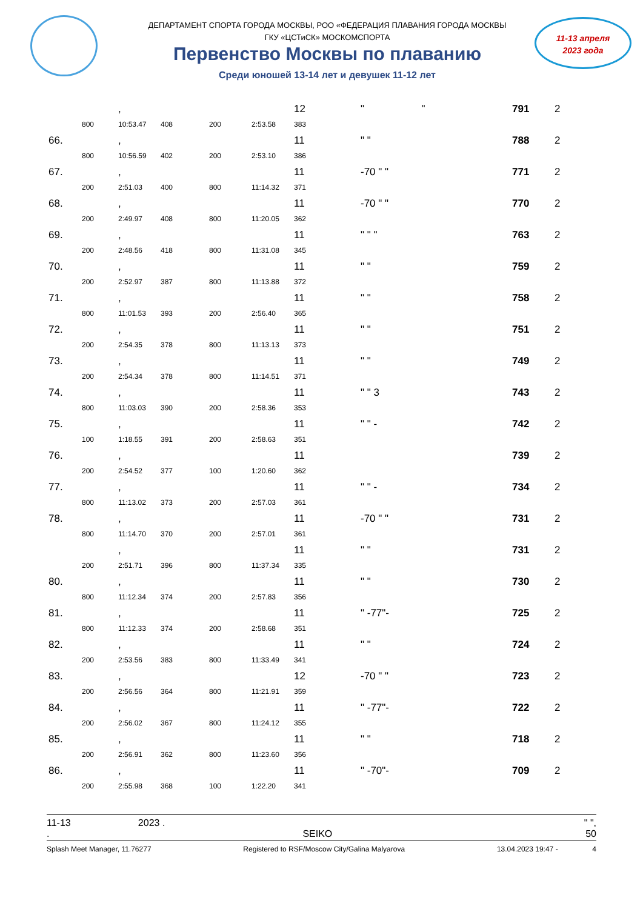ДЕПАРТАМЕНТ СПОРТА ГОРОДА МОСКВЫ, РОО «ФЕДЕРАЦИЯ ПЛАВАНИЯ ГОРОДА МОСКВЫ
ГКУ «ЦСТиСК» МОСКОМСПОРТА
Первенство Москвы по плаванию
Среди юношей 13-14 лет и девушек 11-12 лет
11-13 апреля
2023 года
| | | , | | | | 12 | " " | 791 | 2 |
| | 800 | 10:53.47 | 408 | 200 | 2:53.58 | 383 | | | |
| 66. | | , | | | | 11 | " " | 788 | 2 |
| | 800 | 10:56.59 | 402 | 200 | 2:53.10 | 386 | | | |
| 67. | | , | | | | 11 | -70 " " | 771 | 2 |
| | 200 | 2:51.03 | 400 | 800 | 11:14.32 | 371 | | | |
| 68. | | , | | | | 11 | -70 " " | 770 | 2 |
| | 200 | 2:49.97 | 408 | 800 | 11:20.05 | 362 | | | |
| 69. | | , | | | | 11 | " " " | 763 | 2 |
| | 200 | 2:48.56 | 418 | 800 | 11:31.08 | 345 | | | |
| 70. | | , | | | | 11 | " " | 759 | 2 |
| | 200 | 2:52.97 | 387 | 800 | 11:13.88 | 372 | | | |
| 71. | | , | | | | 11 | " " | 758 | 2 |
| | 800 | 11:01.53 | 393 | 200 | 2:56.40 | 365 | | | |
| 72. | | , | | | | 11 | " " | 751 | 2 |
| | 200 | 2:54.35 | 378 | 800 | 11:13.13 | 373 | | | |
| 73. | | , | | | | 11 | " " | 749 | 2 |
| | 200 | 2:54.34 | 378 | 800 | 11:14.51 | 371 | | | |
| 74. | | , | | | | 11 | " " 3 | 743 | 2 |
| | 800 | 11:03.03 | 390 | 200 | 2:58.36 | 353 | | | |
| 75. | | , | | | | 11 | " " - | 742 | 2 |
| | 100 | 1:18.55 | 391 | 200 | 2:58.63 | 351 | | | |
| 76. | | , | | | | 11 | | 739 | 2 |
| | 200 | 2:54.52 | 377 | 100 | 1:20.60 | 362 | | | |
| 77. | | , | | | | 11 | " " - | 734 | 2 |
| | 800 | 11:13.02 | 373 | 200 | 2:57.03 | 361 | | | |
| 78. | | , | | | | 11 | -70 " " | 731 | 2 |
| | 800 | 11:14.70 | 370 | 200 | 2:57.01 | 361 | | | |
| | | , | | | | 11 | " " | 731 | 2 |
| | 200 | 2:51.71 | 396 | 800 | 11:37.34 | 335 | | | |
| 80. | | , | | | | 11 | " " | 730 | 2 |
| | 800 | 11:12.34 | 374 | 200 | 2:57.83 | 356 | | | |
| 81. | | , | | | | 11 | " -77"- | 725 | 2 |
| | 800 | 11:12.33 | 374 | 200 | 2:58.68 | 351 | | | |
| 82. | | , | | | | 11 | " " | 724 | 2 |
| | 200 | 2:53.56 | 383 | 800 | 11:33.49 | 341 | | | |
| 83. | | , | | | | 12 | -70 " " | 723 | 2 |
| | 200 | 2:56.56 | 364 | 800 | 11:21.91 | 359 | | | |
| 84. | | , | | | | 11 | " -77"- | 722 | 2 |
| | 200 | 2:56.02 | 367 | 800 | 11:24.12 | 355 | | | |
| 85. | | , | | | | 11 | " " | 718 | 2 |
| | 200 | 2:56.91 | 362 | 800 | 11:23.60 | 356 | | | |
| 86. | | , | | | | 11 | " -70"- | 709 | 2 |
| | 200 | 2:55.98 | 368 | 100 | 1:22.20 | 341 | | | |
11-13 2023 . " ",
. SEIKO 50
Splash Meet Manager, 11.76277 Registered to RSF/Moscow City/Galina Malyarova 13.04.2023 19:47 - 4